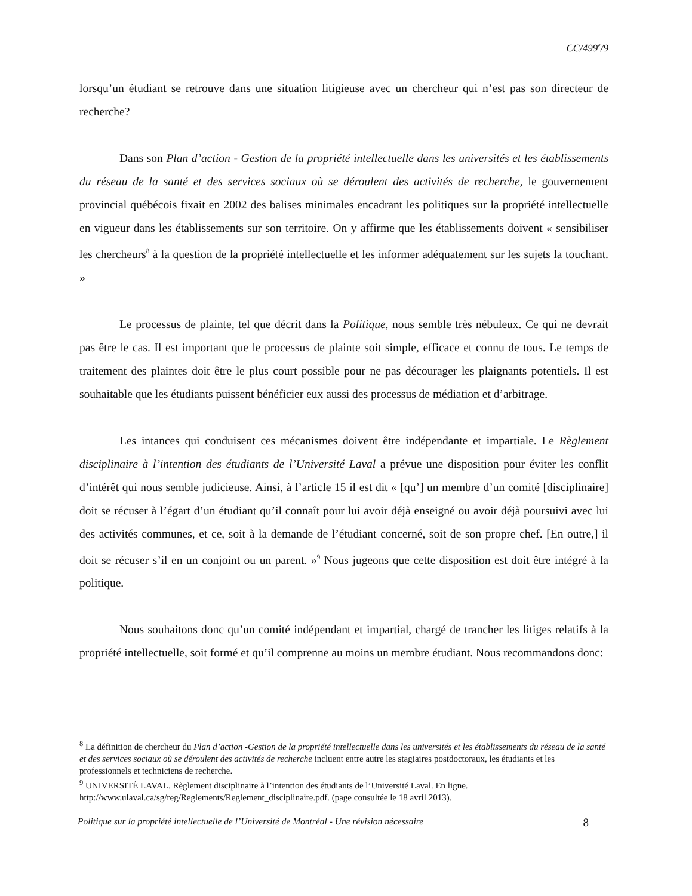CC/499<sup>e</sup>/9
lorsqu’un étudiant se retrouve dans une situation litigieuse avec un chercheur qui n’est pas son directeur de recherche?
Dans son Plan d’action - Gestion de la propriété intellectuelle dans les universités et les établissements du réseau de la santé et des services sociaux où se déroulent des activités de recherche, le gouvernement provincial québécois fixait en 2002 des balises minimales encadrant les politiques sur la propriété intellectuelle en vigueur dans les établissements sur son territoire. On y affirme que les établissements doivent « sensibiliser les chercheurs<sup>8</sup> à la question de la propriété intellectuelle et les informer adéquatement sur les sujets la touchant. »
Le processus de plainte, tel que décrit dans la Politique, nous semble très nébuleux. Ce qui ne devrait pas être le cas. Il est important que le processus de plainte soit simple, efficace et connu de tous. Le temps de traitement des plaintes doit être le plus court possible pour ne pas décourager les plaignants potentiels. Il est souhaitable que les étudiants puissent bénéficier eux aussi des processus de médiation et d’arbitrage.
Les intances qui conduisent ces mécanismes doivent être indépendante et impartiale. Le Règlement disciplinaire à l’intention des étudiants de l’Université Laval a prévue une disposition pour éviter les conflit d’intérêt qui nous semble judicieuse. Ainsi, à l’article 15 il est dit « [qu’] un membre d’un comité [disciplinaire] doit se récuser à l’égart d’un étudiant qu’il connaît pour lui avoir déjà enseigné ou avoir déjà poursuivi avec lui des activités communes, et ce, soit à la demande de l’étudiant concerné, soit de son propre chef. [En outre,] il doit se récuser s’il en un conjoint ou un parent. »<sup>9</sup> Nous jugeons que cette disposition est doit être intégré à la politique.
Nous souhaitons donc qu’un comité indépendant et impartial, chargé de trancher les litiges relatifs à la propriété intellectuelle, soit formé et qu’il comprenne au moins un membre étudiant. Nous recommandons donc:
<sup>8</sup> La définition de chercheur du Plan d’action -Gestion de la propriété intellectuelle dans les universités et les établissements du réseau de la santé et des services sociaux où se déroulent des activités de recherche incluent entre autre les stagiaires postdoctoraux, les étudiants et les professionnels et techniciens de recherche.
<sup>9</sup> UNIVERSITÉ LAVAL. Règlement disciplinaire à l’intention des étudiants de l’Université Laval. En ligne. http://www.ulaval.ca/sg/reg/Reglements/Reglement_disciplinaire.pdf. (page consultée le 18 avril 2013).
Politique sur la propriété intellectuelle de l’Université de Montréal - Une révision nécessaire 8